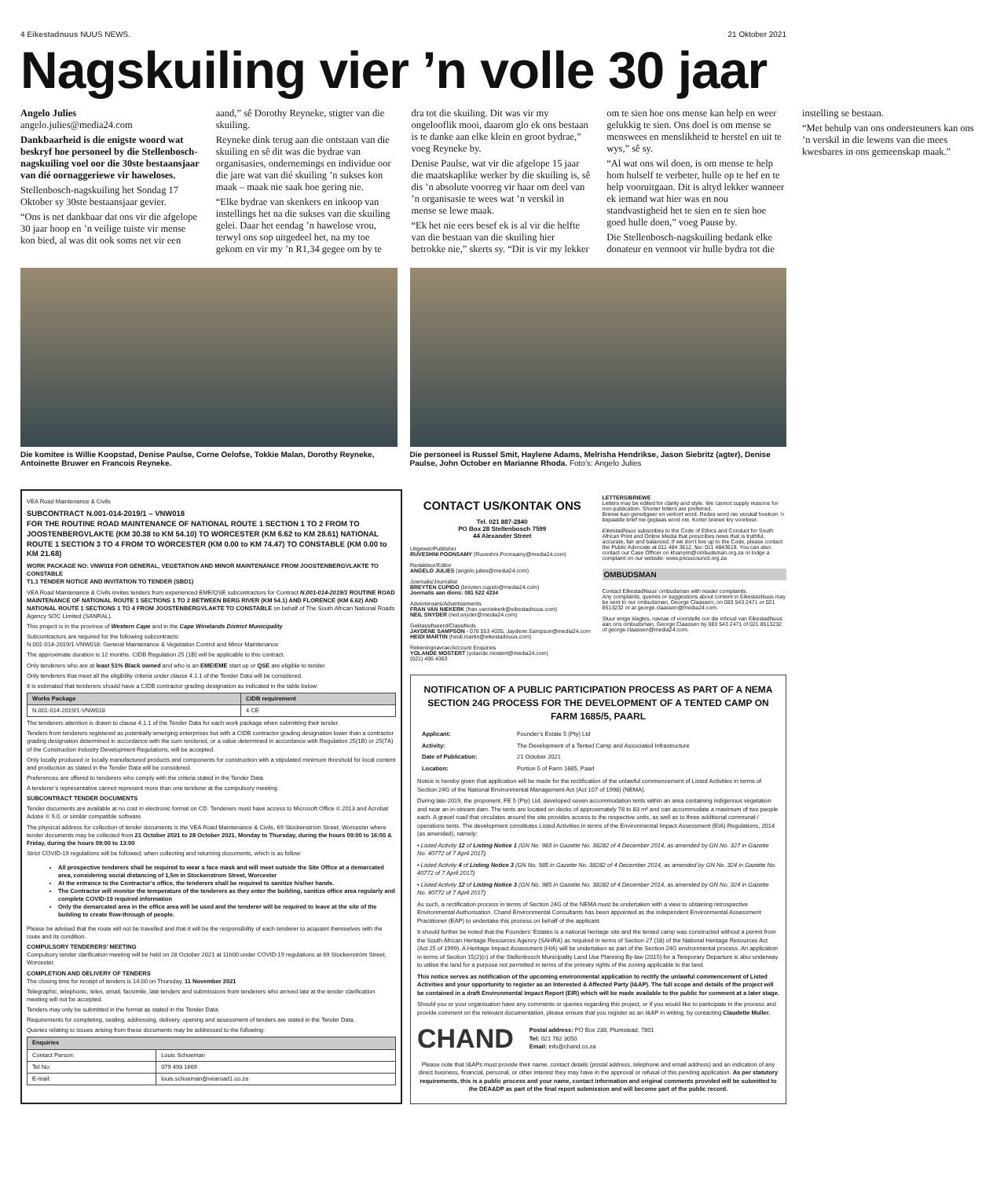4 Eikestadnuus NUUS NEWS. 21 Oktober 2021
Nagskuiling vier ’n volle 30 jaar
Angelo Julies
angelo.julies@media24.com
Dankbaarheid is die enigste woord wat beskryf hoe personeel by die Stellenbosch-nagskuiling voel oor die 30ste bestaansjaar van dié oornaggeriewe vir haweloses.
Stellenbosch-nagskuiling het Sondag 17 Oktober sy 30ste bestaansjaar gevier.
“Ons is net dankbaar dat ons vir die afgelope 30 jaar hoop en ’n veilige tuiste vir mense kon bied, al was dit ook soms net vir een aand,” sê Dorothy Reyneke, stigter van die skuiling.
Reyneke dink terug aan die ontstaan van die skuiling en sê dit was die bydrae van organisasies, ondernemings en individue oor die jare wat van dié skuiling ’n sukses kon maak – maak nie saak hoe gering nie.
“Elke bydrae van skenkers en inkoop van instellings het na die sukses van die skuiling gelei. Daar het eendag ’n hawelose vrou, terwyl ons sop uitgedeel het, na my toe gekom en vir my ’n R1,34 gegee om by te dra tot die skuiling. Dit was vir my ongelooflik mooi, daarom glo ek ons bestaan is te danke aan elke klein en groot bydrae,” voeg Reyneke by.
Denise Paulse, wat vir die afgelope 15 jaar die maatskaplike werker by die skuiling is, sê dis ’n absolute voorreg vir haar om deel van ’n organisasie te wees wat ’n verskil in mense se lewe maak.
“Ek het nie eers besef ek is al vir die helfte van die bestaan van die skuiling hier betrokke nie,” skerts sy. “Dit is vir my lekker om te sien hoe ons mense kan help en weer gelukkig te sien. Ons doel is om mense se menswees en menslikheid te herstel en uit te wys,” sê sy.
“Al wat ons wil doen, is om mense te help hom hulself te verbeter, hulle op te hef en te help vooruitgaan. Dit is altyd lekker wanneer ek iemand wat hier was en nou standvastigheid het te sien en te sien hoe goed hulle doen,” voeg Pause by.
Die Stellenbosch-nagskuiling bedank elke donateur en vennoot vir hulle bydra tot die instelling se bestaan.
“Met behulp van ons ondersteuners kan ons ’n verskil in die lewens van die mees kwesbares in ons gemeenskap maak.”
Die komitee is Willie Koopstad, Denise Paulse, Corne Oelofse, Tokkie Malan, Dorothy Reyneke, Antoinette Bruwer en Francois Reyneke.
Die personeel is Russel Smit, Haylene Adams, Melrisha Hendrikse, Jason Siebritz (agter), Denise Paulse, John October en Marianne Rhoda. Foto's: Angelo Julies
VEA Road Maintenance & Civils
SUBCONTRACT N.001-014-2019/1 – VNW018
FOR THE ROUTINE ROAD MAINTENANCE OF NATIONAL ROUTE 1 SECTION 1 TO 2 FROM TO JOOSTENBERGVLAKTE (KM 30.38 to KM 54.10) TO WORCESTER (KM 6.62 to KM 28.61) NATIONAL ROUTE 1 SECTION 3 TO 4 FROM TO WORCESTER (KM 0.00 to KM 74.47) TO CONSTABLE (KM 0.00 to KM 21.68)
WORK PACKAGE NO: VNW018 FOR GENERAL, VEGETATION AND MINOR MAINTENANCE FROM JOOSTENBERGVLAKTE TO CONSTABLE
T1.1 TENDER NOTICE AND INVITATION TO TENDER (SBD1)
VEA Road Maintenance & Civils invites tenders from experienced EME/QSE subcontractors for Contract N.001-014-2019/1 ROUTINE ROAD MAINTENANCE OF NATIONAL ROUTE 1 SECTIONS 1 TO 2 BETWEEN BERG RIVER (KM 54.1) AND FLORENCE (KM 6.62) AND NATIONAL ROUTE 1 SECTIONS 1 TO 4 FROM JOOSTENBERGVLAKTE TO CONSTABLE on behalf of The South African National Roads Agency SOC Limited (SANRAL).
This project is in the province of Western Cape and in the Cape Winelands District Municipality
Subcontractors are required for the following subcontracts:
N.001-014-2019/1-VNW018: General Maintenance & Vegetation Control and Minor Maintenance
The approximate duration is 12 months. CIDB Regulation 25 (1B) will be applicable to this contract.
Only tenderers who are at least 51% Black owned and who is an EME/EME start up or QSE are eligible to tender.
Only tenderers that meet all the eligibility criteria under clause 4.1.1 of the Tender Data will be considered.
It is estimated that tenderers should have a CIDB contractor grading designation as indicated in the table below:
| Works Package | CIDB requirement |
| --- | --- |
| N.001-014-2019/1-VNW018 | 4 CE |
The tenderers attention is drawn to clause 4.1.1 of the Tender Data for each work package when submitting their tender.
Tenders from tenderers registered as potentially emerging enterprises but with a CIDB contractor grading designation lower than a contractor grading designation determined in accordance with the sum tendered, or a value determined in accordance with Regulation 25(1B) or 25(7A) of the Construction Industry Development Regulations, will be accepted.
Only locally produced or locally manufactured products and components for construction with a stipulated minimum threshold for local content and production as stated in the Tender Data will be considered.
Preferences are offered to tenderers who comply with the criteria stated in the Tender Data.
A tenderer’s representative cannot represent more than one tenderer at the compulsory meeting.
SUBCONTRACT TENDER DOCUMENTS
Tender documents are available at no cost in electronic format on CD. Tenderers must have access to Microsoft Office © 2013 and Acrobat Adobe © 9.0, or similar compatible software.
The physical address for collection of tender documents is the VEA Road Maintenance & Civils, 69 Stockenström Street, Worcester where tender documents may be collected from 21 October 2021 to 28 October 2021, Monday to Thursday, during the hours 09:00 to 16:00 & Friday, during the hours 09:00 to 13:00
Strict COVID-19 regulations will be followed, when collecting and returning documents, which is as follow:
All prospective tenderers shall be required to wear a face mask and will meet outside the Site Office at a demarcated area, considering social distancing of 1,5m in Stockenstrom Street, Worcester
At the entrance to the Contractor’s office, the tenderers shall be required to sanitize his/her hands.
The Contractor will monitor the temperature of the tenderers as they enter the building, sanitize office area regularly and complete COVID-19 required information
Only the demarcated area in the office area will be used and the tenderer will be required to leave at the site of the building to create flow-through of people.
Please be advised that the route will not be travelled and that it will be the responsibility of each tenderer to acquaint themselves with the route and its condition.
COMPULSORY TENDERERS’ MEETING
Compulsory tender clarification meeting will be held on 28 October 2021 at 11h00 under COVID-19 regulations at 69 Stockenström Street, Worcester.
COMPLETION AND DELIVERY OF TENDERS
The closing time for receipt of tenders is 14:00 on Thursday, 11 November 2021
Telegraphic, telephonic, telex, email, facsimile, late tenders and submissions from tenderers who arrived late at the tender clarification meeting will not be accepted.
Tenders may only be submitted in the format as stated in the Tender Data.
Requirements for completing, sealing, addressing, delivery, opening and assessment of tenders are stated in the Tender Data.
Queries relating to issues arising from these documents may be addressed to the following:
| Enquiries | |
| --- | --- |
| Contact Person: | Louis Schoeman |
| Tel No: | 079 493 1669 |
| E-mail: | louis.schoeman@vearoad1.co.za |
CONTACT US/KONTAK ONS
Tel. 021 887-2840
PO Box 28 Stellenbosch 7599
44 Alexander Street
Uitgewer/Publisher
RUVESHNI POONSAMY (Ruveshni.Poonsamy@media24.com)
Redakteur/Editor
ANGELO JULIES (angelo.julies@media24.com)
Joernalis/Journalist
BREYTEN CUPIDO (breyten.cupido@media24.com)
Joernalis aan diens: 081 522 4234
Advertensies/Advertisements
FRAN VAN NIEKERK (fran.vanniekerk@eikestadnuus.com)
NEIL SNYDER (neil.snyder@media24.com)
Geklassifiseerd/Classifieds
JAYDENE SAMPSON - 076 553 4035, Jaydene.Sampson@media24.com
HEIDI MARTIN (heidi.martin@eikestadnuus.com)
Rekeningnavrae/Account Enquiries
YOLANDE MOSTERT (yolande.mostert@media24.com)
(021) 406 4363
LETTERS/BRIEWE
Letters may be edited for clarity and style. We cannot supply reasons for non-publication. Shorter letters are preferred.
Briewe kan geredigeer en verkort word. Redes word nie verskaf hoekom ’n bepaalde brief nie geplaas word nie. Korter briewe kry voorkeur.
EikestadNuus subscribes to the Code of Ethics and Conduct for South African Print and Online Media that prescribes news that is truthful, accurate, fair and balanced. If we don’t live up to the Code, please contact the Public Advocate at 011 484 3612, fax: 011 4843619. You can also contact our Case Officer on khanyim@ombudsman.org.za or lodge a complaint on our website: www.presscouncil.org.za
OMBUDSMAN
Contact EikestadNuus’ ombudsman with reader complaints.
Any complaints, queries or suggestions about content in EikestasNuus may be sent to our ombudsman, George Claassen, on 083 543 2471 or 021 8513232 or at george.claassen@media24.com.
Stuur enige klagtes, navrae of voorstelle oor die inhoud van EikestadNuus aan ons ombudsman, George Claassen by 083 543 2471 of 021 8513232 of george.claassen@media24.com.
NOTIFICATION OF A PUBLIC PARTICIPATION PROCESS AS PART OF A NEMA SECTION 24G PROCESS FOR THE DEVELOPMENT OF A TENTED CAMP ON FARM 1685/5, PAARL
| Applicant: | Founder’s Estate 5 (Pty) Ltd |
| Activity: | The Development of a Tented Camp and Associated Infrastructure |
| Date of Publication: | 21 October 2021 |
| Location: | Portion 5 of Farm 1685, Paarl |
Notice is hereby given that application will be made for the rectification of the unlawful commencement of Listed Activities in terms of Section 24G of the National Environmental Management Act (Act 107 of 1998) (NEMA).
During late-2019, the proponent, FE 5 (Pty) Ltd, developed seven accommodation tents within an area containing indigenous vegetation and near an in-stream dam. The tents are located on decks of approximately 78 to 83 m² and can accommodate a maximum of two people each. A gravel road that circulates around the site provides access to the respective units, as well as to three additional communal / operations tents. The development constitutes Listed Activities in terms of the Environmental Impact Assessment (EIA) Regulations, 2014 (as amended), namely:
• Listed Activity 12 of Listing Notice 1 (GN No. 983 in Gazette No. 38282 of 4 December 2014, as amended by GN No. 327 in Gazette No. 40772 of 7 April 2017)
• Listed Activity 4 of Listing Notice 3 (GN No. 985 in Gazette No. 38282 of 4 December 2014, as amended by GN No. 324 in Gazette No. 40772 of 7 April 2017)
• Listed Activity 12 of Listing Notice 3 (GN No. 985 in Gazette No. 38282 of 4 December 2014, as amended by GN No. 324 in Gazette No. 40772 of 7 April 2017)
As such, a rectification process in terms of Section 24G of the NEMA must be undertaken with a view to obtaining retrospective Environmental Authorisation. Chand Environmental Consultants has been appointed as the independent Environmental Assessment Practitioner (EAP) to undertake this process on behalf of the applicant.
It should further be noted that the Founders’ Estates is a national heritage site and the tented camp was constructed without a permit from the South African Heritage Resources Agency (SAHRA) as required in terms of Section 27 (18) of the National Heritage Resources Act (Act 25 of 1999). A Heritage Impact Assessment (HIA) will be undertaken as part of the Section 24G environmental process. An application in terms of Section 15(2)(c) of the Stellenbosch Municipality Land Use Planning By-law (2015) for a Temporary Departure is also underway to utilise the land for a purpose not permitted in terms of the primary rights of the zoning applicable to the land.
This notice serves as notification of the upcoming environmental application to rectify the unlawful commencement of Listed Activities and your opportunity to register as an Interested & Affected Party (I&AP). The full scope and details of the project will be contained in a draft Environmental Impact Report (EIR) which will be made available to the public for comment at a later stage.
Should you or your organisation have any comments or queries regarding this project, or if you would like to participate in the process and provide comment on the relevant documentation, please ensure that you register as an I&AP in writing, by contacting Claudette Muller.
CHAND
Postal address: PO Box 238, Plumstead, 7801
Tel: 021 762 3050
Email: info@chand.co.za
Please note that I&APs must provide their name, contact details (postal address, telephone and email address) and an indication of any direct business, financial, personal, or other interest they may have in the approval or refusal of this pending application. As per statutory requirements, this is a public process and your name, contact information and original comments provided will be submitted to the DEA&DP as part of the final report submission and will become part of the public record.